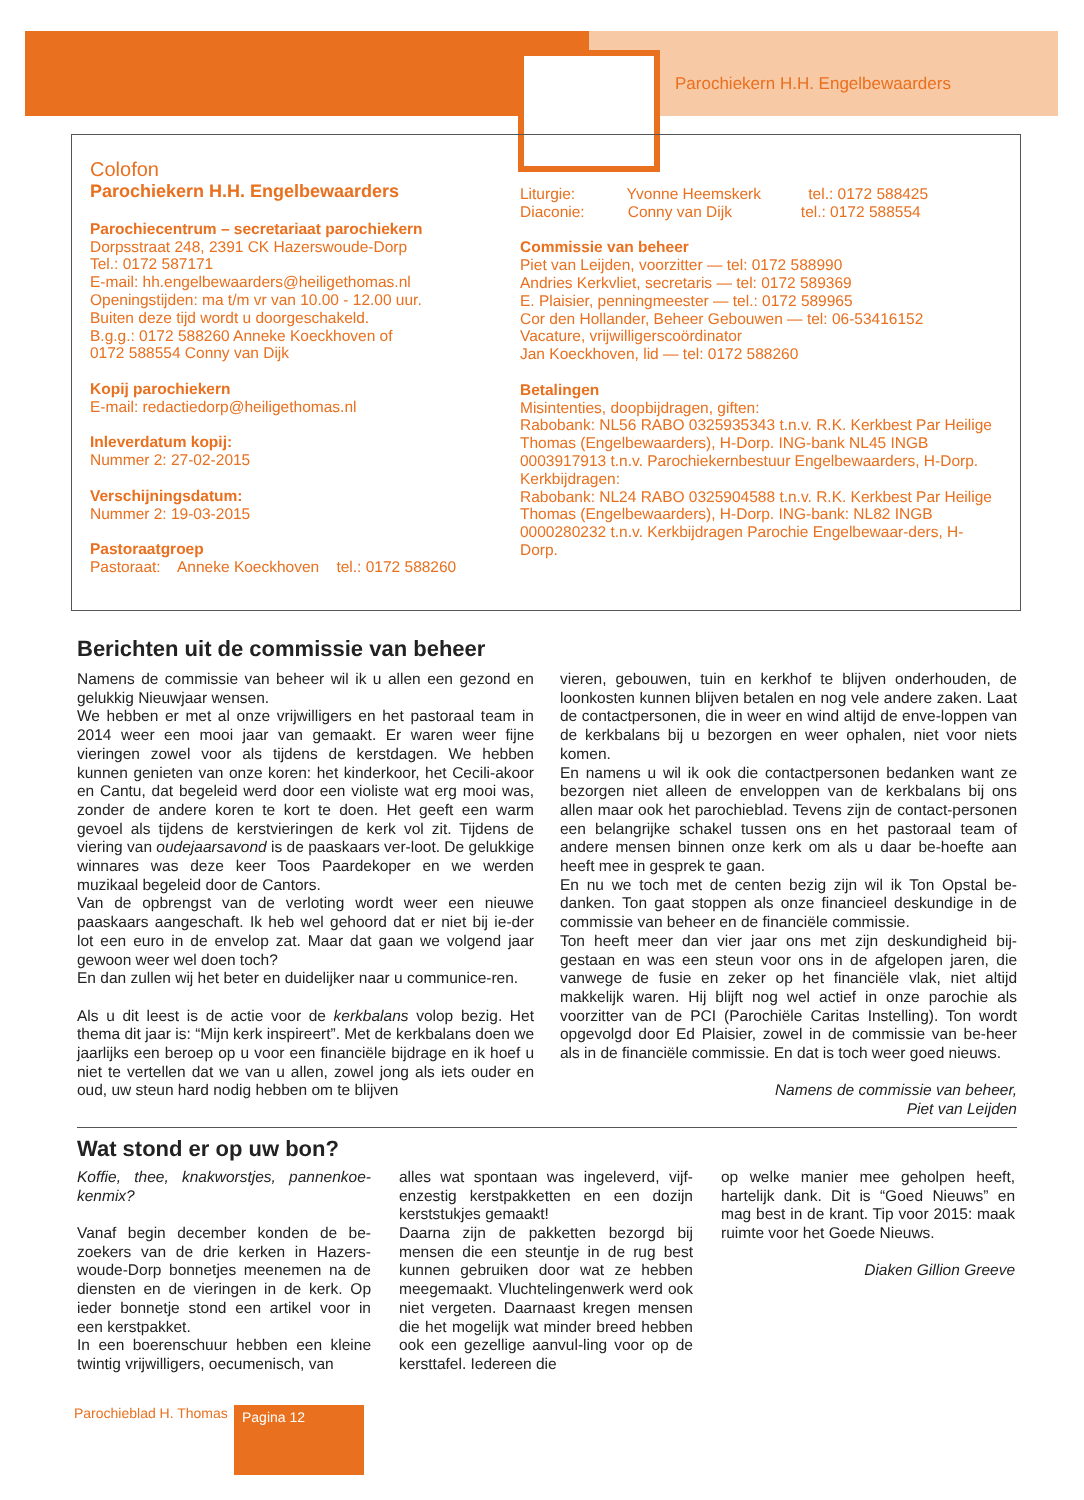Parochiekern H.H. Engelbewaarders
Colofon
Parochiekern H.H. Engelbewaarders
Parochiecentrum – secretariaat parochiekern
Dorpsstraat 248, 2391 CK Hazerswoude-Dorp
Tel.: 0172 587171
E-mail: hh.engelbewaarders@heiligethomas.nl
Openingstijden: ma t/m vr van 10.00 - 12.00 uur.
Buiten deze tijd wordt u doorgeschakeld.
B.g.g.: 0172 588260 Anneke Koeckhoven of
0172 588554 Conny van Dijk
Kopij parochiekern
E-mail: redactiedorp@heiligethomas.nl
Inleverdatum kopij:
Nummer 2: 27-02-2015
Verschijningsdatum:
Nummer 2: 19-03-2015
Pastoraatgroep
Pastoraat: Anneke Koeckhoven tel.: 0172 588260
Liturgie: Yvonne Heemskerk tel.: 0172 588425
Diaconie: Conny van Dijk tel.: 0172 588554
Commissie van beheer
Piet van Leijden, voorzitter — tel: 0172 588990
Andries Kerkvliet, secretaris — tel: 0172 589369
E. Plaisier, penningmeester — tel.: 0172 589965
Cor den Hollander, Beheer Gebouwen — tel: 06-53416152
Vacature, vrijwilligerscoördinator
Jan Koeckhoven, lid — tel: 0172 588260
Betalingen
Misintenties, doopbijdragen, giften:
Rabobank: NL56 RABO 0325935343 t.n.v. R.K. Kerkbest Par Heilige Thomas (Engelbewaarders), H-Dorp. ING-bank NL45 INGB 0003917913 t.n.v. Parochiekernbestuur Engelbewaarders, H-Dorp.
Kerkbijdragen:
Rabobank: NL24 RABO 0325904588 t.n.v. R.K. Kerkbest Par Heilige Thomas (Engelbewaarders), H-Dorp. ING-bank: NL82 INGB 0000280232 t.n.v. Kerkbijdragen Parochie Engelbewaar-ders, H-Dorp.
Berichten uit de commissie van beheer
Namens de commissie van beheer wil ik u allen een gezond en gelukkig Nieuwjaar wensen.
We hebben er met al onze vrijwilligers en het pastoraal team in 2014 weer een mooi jaar van gemaakt. Er waren weer fijne vieringen zowel voor als tijdens de kerstdagen. We hebben kunnen genieten van onze koren: het kinderkoor, het Cecili-akoor en Cantu, dat begeleid werd door een violiste wat erg mooi was, zonder de andere koren te kort te doen. Het geeft een warm gevoel als tijdens de kerstvieringen de kerk vol zit. Tijdens de viering van oudejaarsavond is de paaskaars ver-loot. De gelukkige winnares was deze keer Toos Paardekoper en we werden muzikaal begeleid door de Cantors.
Van de opbrengst van de verloting wordt weer een nieuwe paaskaars aangeschaft. Ik heb wel gehoord dat er niet bij ie-der lot een euro in de envelop zat. Maar dat gaan we volgend jaar gewoon weer wel doen toch?
En dan zullen wij het beter en duidelijker naar u communice-ren.
Als u dit leest is de actie voor de kerkbalans volop bezig. Het thema dit jaar is: “Mijn kerk inspireert”. Met de kerkbalans doen we jaarlijks een beroep op u voor een financiële bijdrage en ik hoef u niet te vertellen dat we van u allen, zowel jong als iets ouder en oud, uw steun hard nodig hebben om te blijven
vieren, gebouwen, tuin en kerkhof te blijven onderhouden, de loonkosten kunnen blijven betalen en nog vele andere zaken. Laat de contactpersonen, die in weer en wind altijd de enve-loppen van de kerkbalans bij u bezorgen en weer ophalen, niet voor niets komen.
En namens u wil ik ook die contactpersonen bedanken want ze bezorgen niet alleen de enveloppen van de kerkbalans bij ons allen maar ook het parochieblad. Tevens zijn de contact-personen een belangrijke schakel tussen ons en het pastoraal team of andere mensen binnen onze kerk om als u daar be-hoefte aan heeft mee in gesprek te gaan.
En nu we toch met de centen bezig zijn wil ik Ton Opstal be-danken. Ton gaat stoppen als onze financieel deskundige in de commissie van beheer en de financiële commissie.
Ton heeft meer dan vier jaar ons met zijn deskundigheid bij-gestaan en was een steun voor ons in de afgelopen jaren, die vanwege de fusie en zeker op het financiële vlak, niet altijd makkelijk waren. Hij blijft nog wel actief in onze parochie als voorzitter van de PCI (Parochiële Caritas Instelling). Ton wordt opgevolgd door Ed Plaisier, zowel in de commissie van be-heer als in de financiële commissie. En dat is toch weer goed nieuws.
Namens de commissie van beheer,
Piet van Leijden
Wat stond er op uw bon?
Koffie, thee, knakworstjes, pannenkoe-kenmix?
Vanaf begin december konden de be-zoekers van de drie kerken in Hazers-woude-Dorp bonnetjes meenemen na de diensten en de vieringen in de kerk. Op ieder bonnetje stond een artikel voor in een kerstpakket.
In een boerenschuur hebben een kleine twintig vrijwilligers, oecumenisch, van
alles wat spontaan was ingeleverd, vijf-enzestig kerstpakketten en een dozijn kerststukjes gemaakt!
Daarna zijn de pakketten bezorgd bij mensen die een steuntje in de rug best kunnen gebruiken door wat ze hebben meegemaakt. Vluchtelingenwerk werd ook niet vergeten. Daarnaast kregen mensen die het mogelijk wat minder breed hebben ook een gezellige aanvul-ling voor op de kersttafel. Iedereen die
op welke manier mee geholpen heeft, hartelijk dank. Dit is “Goed Nieuws” en mag best in de krant. Tip voor 2015: maak ruimte voor het Goede Nieuws.
Diaken Gillion Greeve
Parochieblad H. Thomas Pagina 12